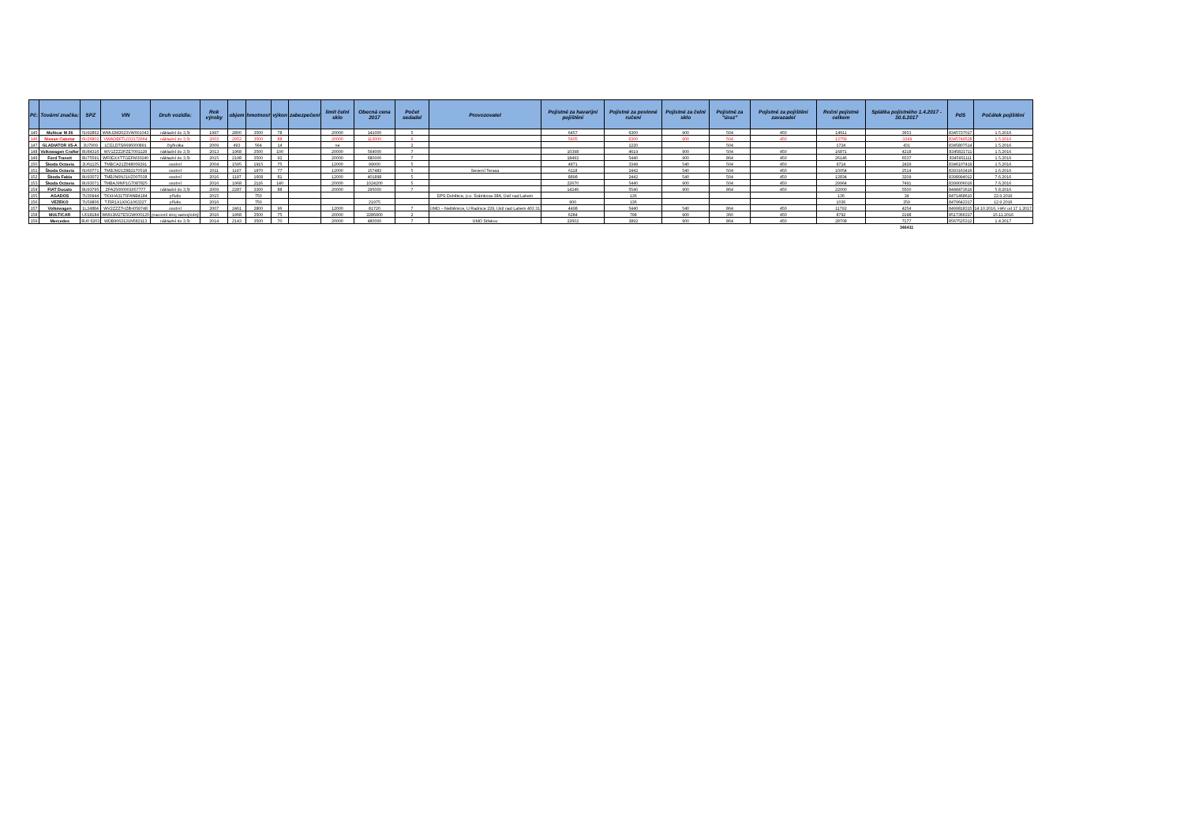| Pč: | Tovární značka: | SPZ | VIN | Druh vozidla: | Rok výroby | objem | hmotnost | výkon | zabezpečení | limit čelní sklo | Obecná cena 2017 | Počet sedadel | Provozovatel | Pojistné za havarijní pojištění | Pojistné za povinné ručení | Pojistné za čelní sklo | Pojistné za "úraz" | Pojistné za pojištění zavazadel | Roční pojistné celkem | Splátka pojistného 1.4.2017 - 30.6.2017 | PdS | Počátek pojištění |
| --- | --- | --- | --- | --- | --- | --- | --- | --- | --- | --- | --- | --- | --- | --- | --- | --- | --- | --- | --- | --- | --- | --- |
| 145 | Multicar M 26 | 5U92862 | WMU2M2623VW001043 | nákladní do 3,5t | 1997 | 2800 | 3500 | 78 | | 20000 | 141000 | 5 | | 6457 | 6300 | 900 | 504 | 450 | 14611 | 3653 | 8345737017 | 1.5.2016 |
| 146 | Nissan Cabstar | 6U26802 | VWADBFTL032172664 | nákladní do 3,5t | 2003 | 2953 | 3500 | 88 | | 20000 | 113000 | 6 | | 5605 | 6300 | 900 | 504 | 450 | 13759 | -3249 | 8345749528 | 1.5.2016 |
| 147 | GLADIATOR X5-A | 3U7909 | LCELDTS6696000891 | čtyřkolka | 2009 | 493 | 564 | 14 | | ne | | 2 | | | 1220 | | 504 | | 1724 | 431 | 8345807514 | 1.5.2016 |
| 148 | Volkswagen Crafter | 8U84316 | WV1ZZZ2FZE7001128 | nákladní do 3,5t | 2013 | 1968 | 3500 | 100 | | 20000 | 564000 | 7 | | 10398 | 4619 | 900 | 504 | 450 | 16871 | 4218 | 8345821711 | 1.5.2016 |
| 149 | Ford Transit | 8U75591 | WF0EXXTTGEFM30240 | nákladní do 3,5t | 2015 | 2198 | 3500 | 92 | | 20000 | 680000 | 7 | | 18492 | 5440 | 900 | 864 | 450 | 26146 | 6537 | 8345951111 | 1.5.2016 |
| 150 | Škoda Octavia | 2U61135 | TMBCA21Z048009291 | osobní | 2004 | 1595 | 1915 | 75 | | 12000 | 99000 | 5 | | 4871 | 3349 | 540 | 504 | 450 | 9714 | 2429 | 8346107419 | 1.5.2016 |
| 151 | Škoda Octavia | 6U60771 | TMBJM21Z8B2170518 | osobní | 2011 | 1197 | 1870 | 77 | | 12000 | 157483 | 5 | Severní Terasa | 6118 | 2442 | 540 | 504 | 450 | 10054 | 2514 | 8393163416 | 1.6.2016 |
| 152 | Škoda Fabia | 8U93072 | TMBJN6NJ1HZ007038 | osobní | 2016 | 1197 | 1608 | 81 | | 12000 | 401898 | 5 | | 8898 | 2442 | 540 | 504 | 450 | 12834 | 3209 | 8398994012 | 7.6.2016 |
| 153 | Škoda Octavia | 8U93071 | TMBAJ9NP1G7087825 | osobní | 2016 | 1968 | 2116 | 140 | | 20000 | 1024200 | 5 | | 22670 | 5440 | 900 | 504 | 450 | 29964 | 7491 | 8399006016 | 7.6.2016 |
| 154 | FIAT Ducato | 8U93795 | ZFA25000001657777 | nákladní do 3,5t | 2009 | 2287 | 3300 | 88 | | 20000 | 295000 | 7 | | 14246 | 5540 | 900 | 864 | 450 | 22000 | 5500 | 8448473616 | 5.8.2016 |
| 155 | AGADOS | 7U30944 | TKXHA3175FANB4184 | přívěs | 2015 | | 750 | | | | | | DPS Dobětice, p.o. Šrámkova 38A, Ústí nad Labem | | 136 | | | | 136 | 34 | 8471468610 | 22.9.2016 |
| 156 | VEZEKO | 7U59806 | TJ5R1X1X0G1063327 | přívěs | 2016 | | 750 | | | | 21975 | | | 900 | 136 | | | | 1036 | 259 | 8479642317 | 12.9.2016 |
| 157 | Volkswagen | 1L24884 | WV2ZZZ7HZ8H059748 | osobní | 2007 | 2461 | 2800 | 96 | | 12000 | 81720 | 7 | ÚMO – Neštěmice, U Radnice 229, Ústí nad Labem 403 31 | 4498 | 5440 | 540 | 864 | 450 | 11792 | 4254 | 8499818315 | 14.10.2016, HAV od 17.1.2017 |
| 158 | MULTICAR | U018184 | WMU2M27E5GW000120 | pracovní stroj samojízdný | 2016 | 1968 | 3500 | 75 | | 20000 | 2286900 | 2 | | 6284 | 798 | 900 | 360 | 450 | 8792 | 2198 | 8517366317 | 15.11.2016 |
| 159 | Mercedes | 8U0 6203 | WDB9062131N582113 | nákladní do 3,5t | 2014 | 2143 | 3500 | 70 | | 20000 | 480000 | 7 | ÚMO Střekov | 22602 | 3892 | 900 | 864 | 450 | 28708 | 7177 | 8567525312 | 1.4.2017 |
| | | | | | | | | | | | | | | | | | | | | 346411 | | |